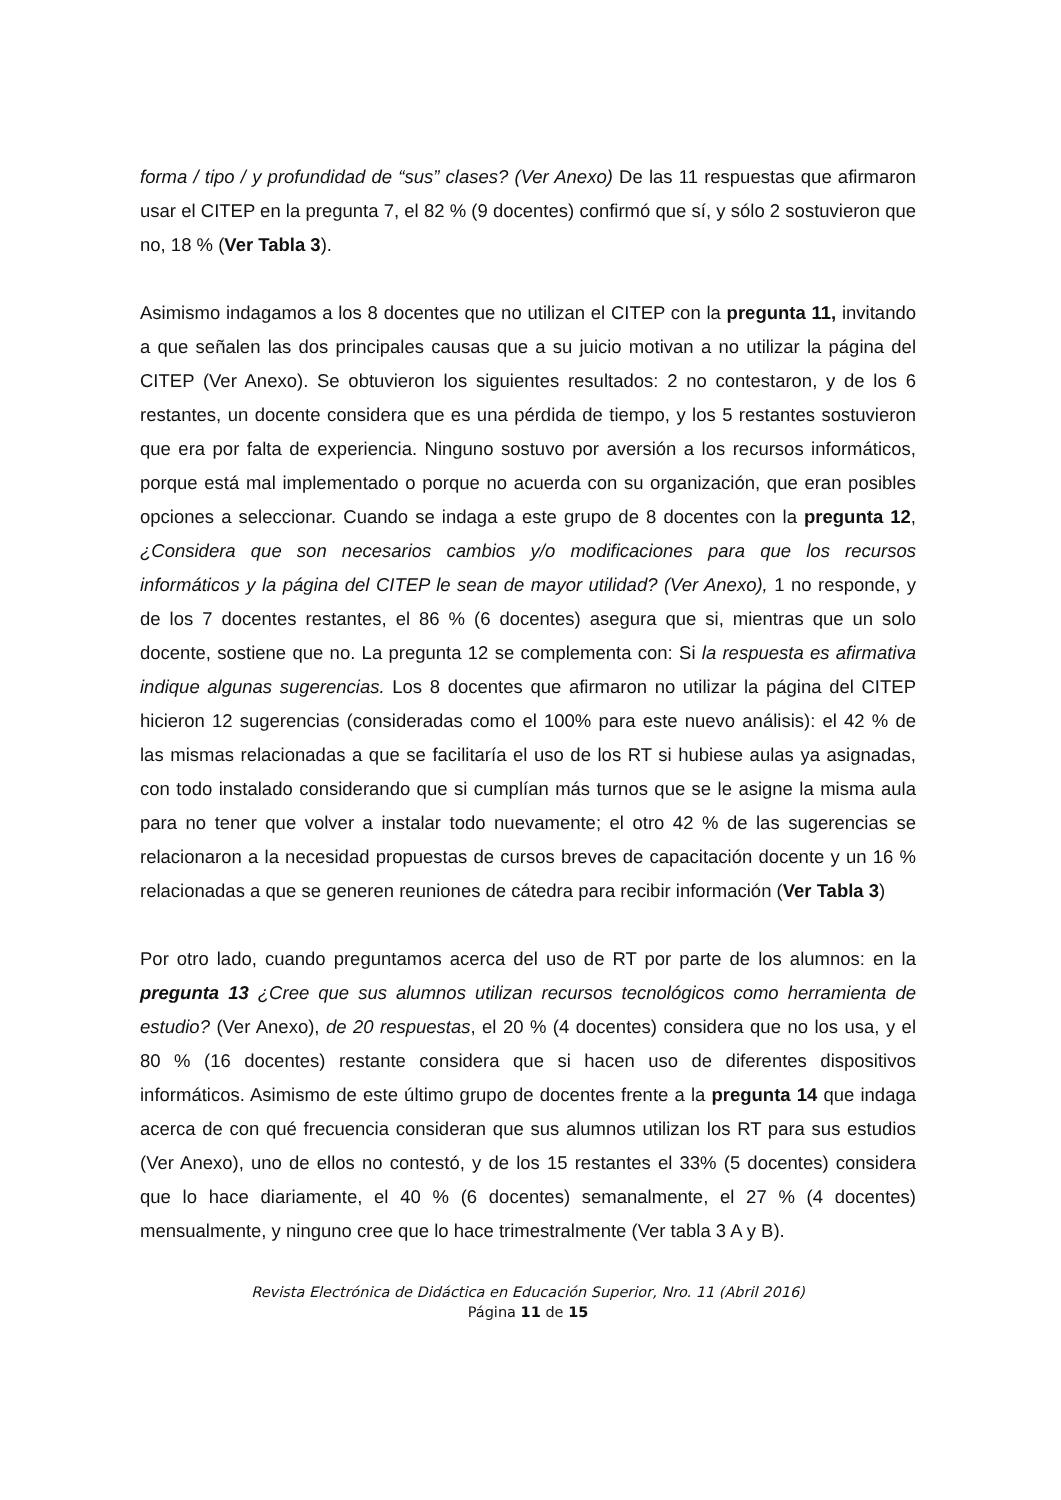forma / tipo / y profundidad de “sus” clases? (Ver Anexo) De las 11 respuestas que afirmaron usar el CITEP en la pregunta 7, el 82 % (9 docentes) confirmó que sí, y sólo 2 sostuvieron que no, 18 % (Ver Tabla 3).
Asimismo indagamos a los 8 docentes que no utilizan el CITEP con la pregunta 11, invitando a que señalen las dos principales causas que a su juicio motivan a no utilizar la página del CITEP (Ver Anexo). Se obtuvieron los siguientes resultados: 2 no contestaron, y de los 6 restantes, un docente considera que es una pérdida de tiempo, y los 5 restantes sostuvieron que era por falta de experiencia. Ninguno sostuvo por aversión a los recursos informáticos, porque está mal implementado o porque no acuerda con su organización, que eran posibles opciones a seleccionar. Cuando se indaga a este grupo de 8 docentes con la pregunta 12, ¿Considera que son necesarios cambios y/o modificaciones para que los recursos informáticos y la página del CITEP le sean de mayor utilidad? (Ver Anexo), 1 no responde, y de los 7 docentes restantes, el 86 % (6 docentes) asegura que si, mientras que un solo docente, sostiene que no. La pregunta 12 se complementa con: Si la respuesta es afirmativa indique algunas sugerencias. Los 8 docentes que afirmaron no utilizar la página del CITEP hicieron 12 sugerencias (consideradas como el 100% para este nuevo análisis): el 42 % de las mismas relacionadas a que se facilitaría el uso de los RT si hubiese aulas ya asignadas, con todo instalado considerando que si cumplían más turnos que se le asigne la misma aula para no tener que volver a instalar todo nuevamente; el otro 42 % de las sugerencias se relacionaron a la necesidad propuestas de cursos breves de capacitación docente y un 16 % relacionadas a que se generen reuniones de cátedra para recibir información (Ver Tabla 3)
Por otro lado, cuando preguntamos acerca del uso de RT por parte de los alumnos: en la pregunta 13 ¿Cree que sus alumnos utilizan recursos tecnológicos como herramienta de estudio? (Ver Anexo), de 20 respuestas, el 20 % (4 docentes) considera que no los usa, y el 80 % (16 docentes) restante considera que si hacen uso de diferentes dispositivos informáticos. Asimismo de este último grupo de docentes frente a la pregunta 14 que indaga acerca de con qué frecuencia consideran que sus alumnos utilizan los RT para sus estudios (Ver Anexo), uno de ellos no contestó, y de los 15 restantes el 33% (5 docentes) considera que lo hace diariamente, el 40 % (6 docentes) semanalmente, el 27 % (4 docentes) mensualmente, y ninguno cree que lo hace trimestralmente (Ver tabla 3 A y B).
Revista Electrónica de Didáctica en Educación Superior, Nro. 11 (Abril 2016)
Página 11 de 15